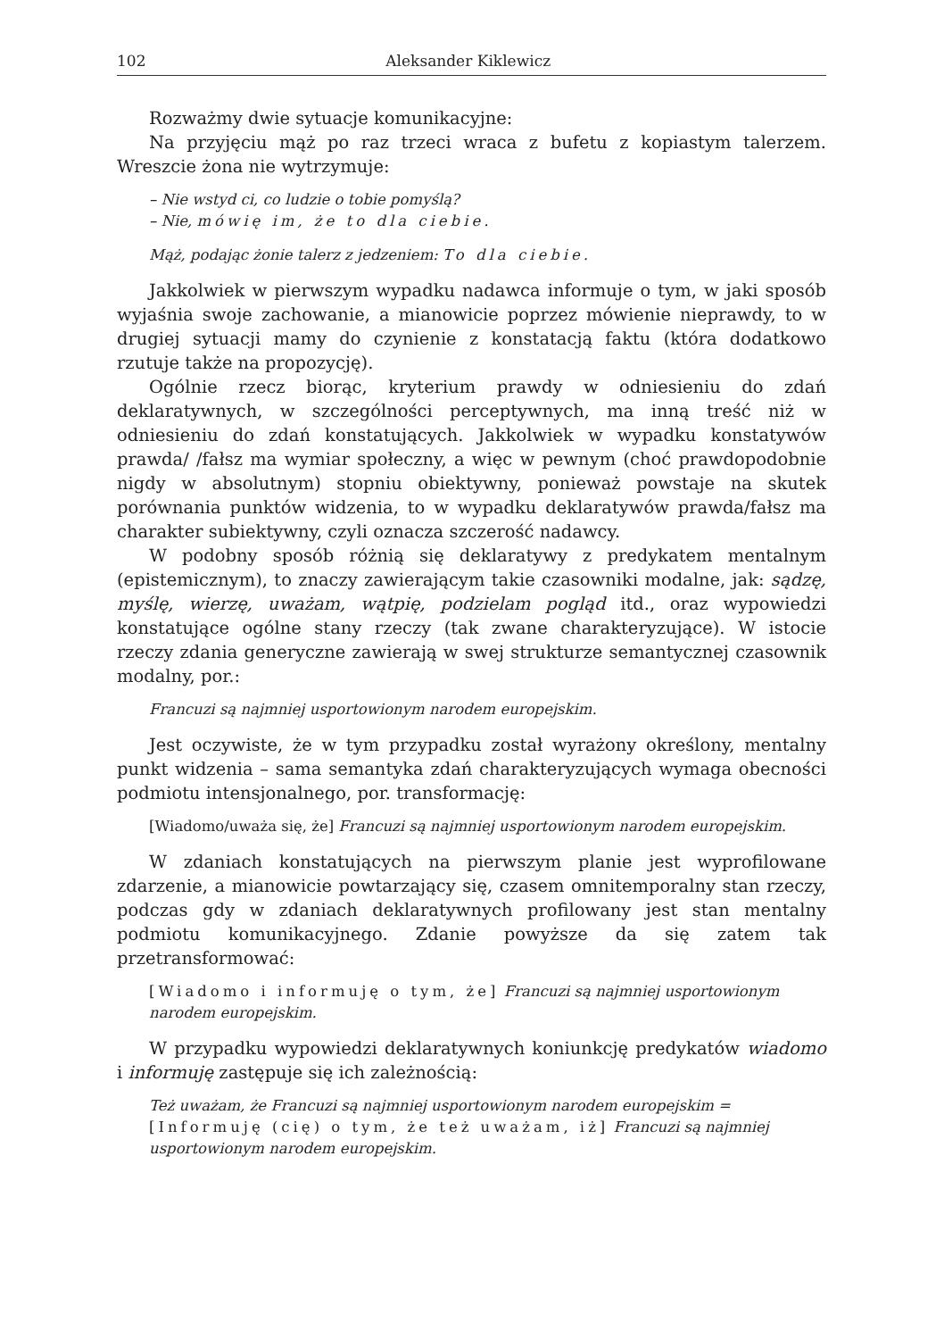102 Aleksander Kiklewicz
Rozważmy dwie sytuacje komunikacyjne:
Na przyjęciu mąż po raz trzeci wraca z bufetu z kopiastym talerzem. Wreszcie żona nie wytrzymuje:
– Nie wstyd ci, co ludzie o tobie pomyślą?
– Nie, mówię im, że to dla ciebie.
Mąż, podając żonie talerz z jedzeniem: To dla ciebie.
Jakkolwiek w pierwszym wypadku nadawca informuje o tym, w jaki sposób wyjaśnia swoje zachowanie, a mianowicie poprzez mówienie nieprawdy, to w drugiej sytuacji mamy do czynienie z konstatacją faktu (która dodatkowo rzutuje także na propozycję).
Ogólnie rzecz biorąc, kryterium prawdy w odniesieniu do zdań deklaratywnych, w szczególności perceptywnych, ma inną treść niż w odniesieniu do zdań konstatujących. Jakkolwiek w wypadku konstatywów prawda/ /fałsz ma wymiar społeczny, a więc w pewnym (choć prawdopodobnie nigdy w absolutnym) stopniu obiektywny, ponieważ powstaje na skutek porównania punktów widzenia, to w wypadku deklaratywów prawda/fałsz ma charakter subiektywny, czyli oznacza szczerość nadawcy.
W podobny sposób różnią się deklaratywy z predykatem mentalnym (epistemicznym), to znaczy zawierającym takie czasowniki modalne, jak: sądzę, myślę, wierzę, uważam, wątpię, podzielam pogląd itd., oraz wypowiedzi konstatujące ogólne stany rzeczy (tak zwane charakteryzujące). W istocie rzeczy zdania generyczne zawierają w swej strukturze semantycznej czasownik modalny, por.:
Francuzi są najmniej usportowionym narodem europejskim.
Jest oczywiste, że w tym przypadku został wyrażony określony, mentalny punkt widzenia – sama semantyka zdań charakteryzujących wymaga obecności podmiotu intensjonalnego, por. transformację:
[Wiadomo/uważa się, że] Francuzi są najmniej usportowionym narodem europejskim.
W zdaniach konstatujących na pierwszym planie jest wyprofilowane zdarzenie, a mianowicie powtarzający się, czasem omnitemporalny stan rzeczy, podczas gdy w zdaniach deklaratywnych profilowany jest stan mentalny podmiotu komunikacyjnego. Zdanie powyższe da się zatem tak przetransformować:
[Wiadomo i informuję o tym, że] Francuzi są najmniej usportowionym narodem europejskim.
W przypadku wypowiedzi deklaratywnych koniunkcję predykatów wiadomo i informuję zastępuje się ich zależnością:
Też uważam, że Francuzi są najmniej usportowionym narodem europejskim = [Informuję (cię) o tym, że też uważam, iż] Francuzi są najmniej usportowionym narodem europejskim.